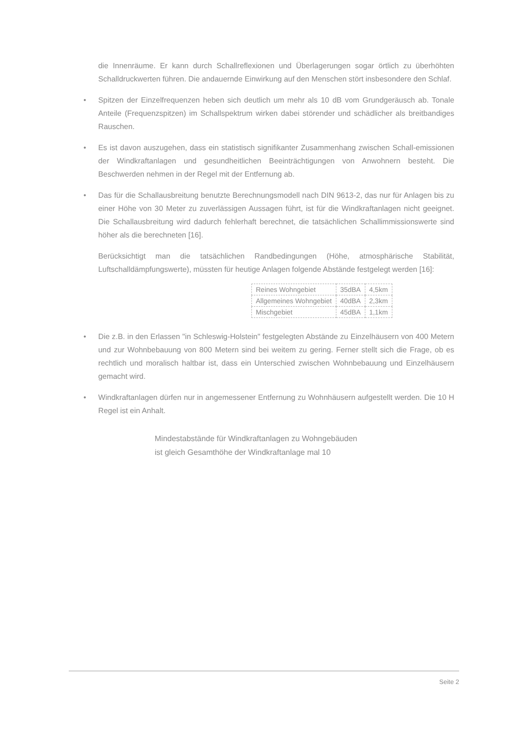die Innenräume. Er kann durch Schallreflexionen und Überlagerungen sogar örtlich zu überhöhten Schalldruckwerten führen. Die andauernde Einwirkung auf den Menschen stört insbesondere den Schlaf.
• Spitzen der Einzelfrequenzen heben sich deutlich um mehr als 10 dB vom Grundgeräusch ab. Tonale Anteile (Frequenzspitzen) im Schallspektrum wirken dabei störender und schädlicher als breitbandiges Rauschen.
• Es ist davon auszugehen, dass ein statistisch signifikanter Zusammenhang zwischen Schall-emissionen der Windkraftanlagen und gesundheitlichen Beeinträchtigungen von Anwohnern besteht. Die Beschwerden nehmen in der Regel mit der Entfernung ab.
• Das für die Schallausbreitung benutzte Berechnungsmodell nach DIN 9613-2, das nur für Anlagen bis zu einer Höhe von 30 Meter zu zuverlässigen Aussagen führt, ist für die Windkraftanlagen nicht geeignet. Die Schallausbreitung wird dadurch fehlerhaft berechnet, die tatsächlichen Schallimmissionswerte sind höher als die berechneten [16].
Berücksichtigt man die tatsächlichen Randbedingungen (Höhe, atmosphärische Stabilität, Luftschalldämpfungswerte), müssten für heutige Anlagen folgende Abstände festgelegt werden [16]:
| Reines Wohngebiet | 35dBA | 4,5km |
| Allgemeines Wohngebiet | 40dBA | 2,3km |
| Mischgebiet | 45dBA | 1,1km |
• Die z.B. in den Erlassen "in Schleswig-Holstein" festgelegten Abstände zu Einzelhäusern von 400 Metern und zur Wohnbebauung von 800 Metern sind bei weitem zu gering. Ferner stellt sich die Frage, ob es rechtlich und moralisch haltbar ist, dass ein Unterschied zwischen Wohnbebauung und Einzelhäusern gemacht wird.
• Windkraftanlagen dürfen nur in angemessener Entfernung zu Wohnhäusern aufgestellt werden. Die 10 H Regel ist ein Anhalt.
Mindestabstände für Windkraftanlagen zu Wohngebäuden
ist gleich Gesamthöhe der Windkraftanlage mal 10
Seite 2